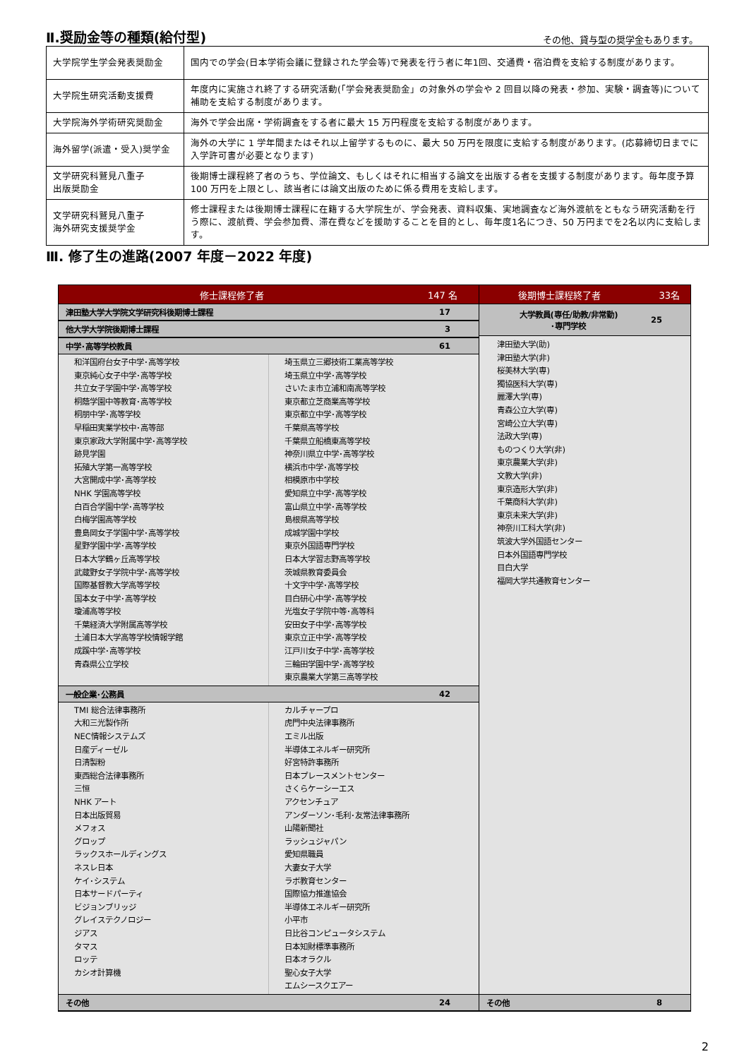Ⅱ.奨励金等の種類(給付型)
その他、貸与型の奨学金もあります。
| 大学院学生学会発表奨励金 | 国内での学会(日本学術会議に登録された学会等)で発表を行う者に年1回、交通費・宿泊費を支給する制度があります。 |
| 大学院生研究活動支援費 | 年度内に実施され終了する研究活動(「学会発表奨励金」の対象外の学会や 2 回目以降の発表・参加、実験・調査等)について補助を支給する制度があります。 |
| 大学院海外学術研究奨励金 | 海外で学会出席・学術調査をする者に最大 15 万円程度を支給する制度があります。 |
| 海外留学(派遣・受入)奨学金 | 海外の大学に 1 学年間またはそれ以上留学するものに、最大 50 万円を限度に支給する制度があります。(応募締切日までに入学許可書が必要となります) |
| 文学研究科鷲見八重子 出版奨励金 | 後期博士課程終了者のうち、学位論文、もしくはそれに相当する論文を出版する者を支援する制度があります。毎年度予算 100 万円を上限とし、該当者には論文出版のために係る費用を支給します。 |
| 文学研究科鷲見八重子 海外研究支援奨学金 | 修士課程または後期博士課程に在籍する大学院生が、学会発表、資料収集、実地調査など海外渡航をともなう研究活動を行う際に、渡航費、学会参加費、滞在費などを援助することを目的とし、毎年度1名につき、50 万円までを2名以内に支給します。 |
Ⅲ. 修了生の進路(2007 年度－2022 年度)
修士課程修了者 147 名
津田塾大学大学院文学研究科後期博士課程 17
他大学大学院後期博士課程 3
中学･高等学校教員 61
和洋国府台女子中学･高等学校
東京純心女子中学･高等学校
共立女子学園中学･高等学校
桐蔭学園中等教育･高等学校
桐朋中学･高等学校
早稲田実業学校中･高等部
東京家政大学附属中学･高等学校
跡見学園
拓殖大学第一高等学校
大宮開成中学･高等学校
NHK 学園高等学校
白百合学園中学･高等学校
白梅学園高等学校
豊島岡女子学園中学･高等学校
星野学園中学･高等学校
日本大学鶴ヶ丘高等学校
武蔵野女子学院中学･高等学校
国際基督教大学高等学校
国本女子中学･高等学校
瓊浦高等学校
千葉経済大学附属高等学校
土浦日本大学高等学校情報学館
成蹊中学･高等学校
青森県公立学校
埼玉県立三郷技術工業高等学校
埼玉県立中学･高等学校
さいたま市立浦和南高等学校
東京都立芝商業高等学校
東京都立中学･高等学校
千葉県高等学校
千葉県立船橋東高等学校
神奈川県立中学･高等学校
横浜市中学･高等学校
相模原市中学校
愛知県立中学･高等学校
富山県立中学･高等学校
島根県高等学校
成城学園中学校
東京外国語専門学校
日本大学習志野高等学校
茨城県教育委員会
十文字中学･高等学校
目白研心中学･高等学校
光塩女子学院中等･高等科
安田女子中学･高等学校
東京立正中学･高等学校
江戸川女子中学･高等学校
三輪田学園中学･高等学校
東京農業大学第三高等学校
一般企業･公務員 42
TMI 総合法律事務所
大和三光製作所
NEC情報システムズ
日産ディーゼル
日清製粉
東西総合法律事務所
三恒
NHK アート
日本出版貿易
メフォス
グロップ
ラックスホールディングス
ネスレ日本
ケイ･システム
日本サードパーティ
ビジョンブリッジ
グレイステクノロジー
ジアス
タマス
ロッテ
カシオ計算機
カルチャープロ
虎門中央法律事務所
エミル出版
半導体エネルギー研究所
好宮特許事務所
日本プレースメントセンター
さくらケーシーエス
アクセンチュア
アンダーソン･毛利･友常法律事務所
山陽新聞社
ラッシュジャパン
愛知県職員
大妻女子大学
ラボ教育センター
国際協力推進協会
半導体エネルギー研究所
小平市
日比谷コンピュータシステム
日本知財標準事務所
日本オラクル
聖心女子大学
エムシースクエアー
その他 24
後期博士課程終了者 33名
大学教員(専任/助教/非常勤)
･専門学校 25
津田塾大学(助)
津田塾大学(非)
桜美林大学(専)
獨協医科大学(専)
麗澤大学(専)
青森公立大学(専)
宮崎公立大学(専)
法政大学(専)
ものつくり大学(非)
東京農業大学(非)
文教大学(非)
東京造形大学(非)
千葉商科大学(非)
東京未来大学(非)
神奈川工科大学(非)
筑波大学外国語センター
日本外国語専門学校
目白大学
福岡大学共通教育センター
その他 8
2